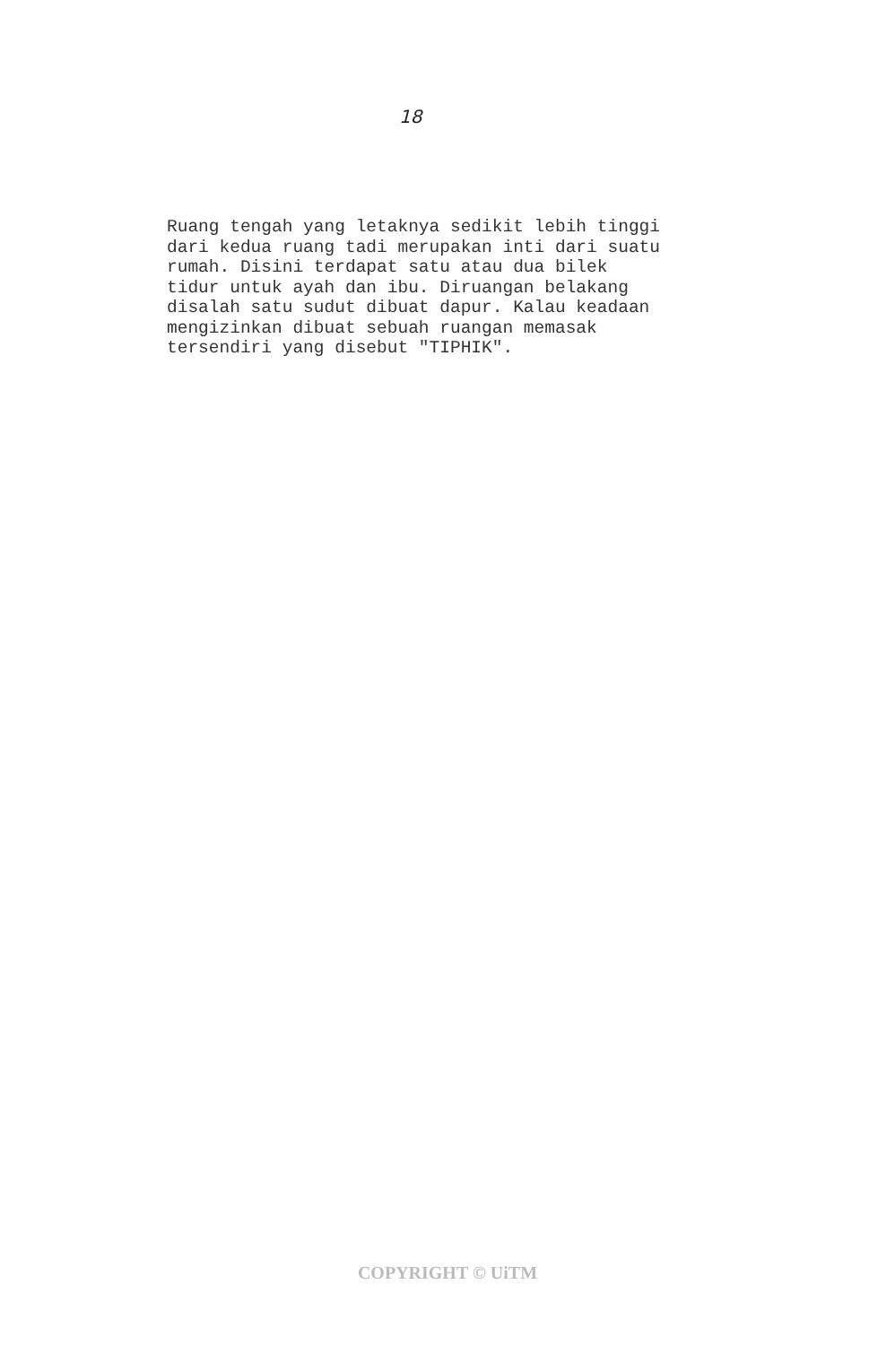18
Ruang tengah yang letaknya sedikit lebih tinggi dari kedua ruang tadi merupakan inti dari suatu rumah. Disini terdapat satu atau dua bilek tidur untuk ayah dan ibu. Diruangan belakang disalah satu sudut dibuat dapur. Kalau keadaan mengizinkan dibuat sebuah ruangan memasak tersendiri yang disebut "TIPHIK".
COPYRIGHT © UiTM